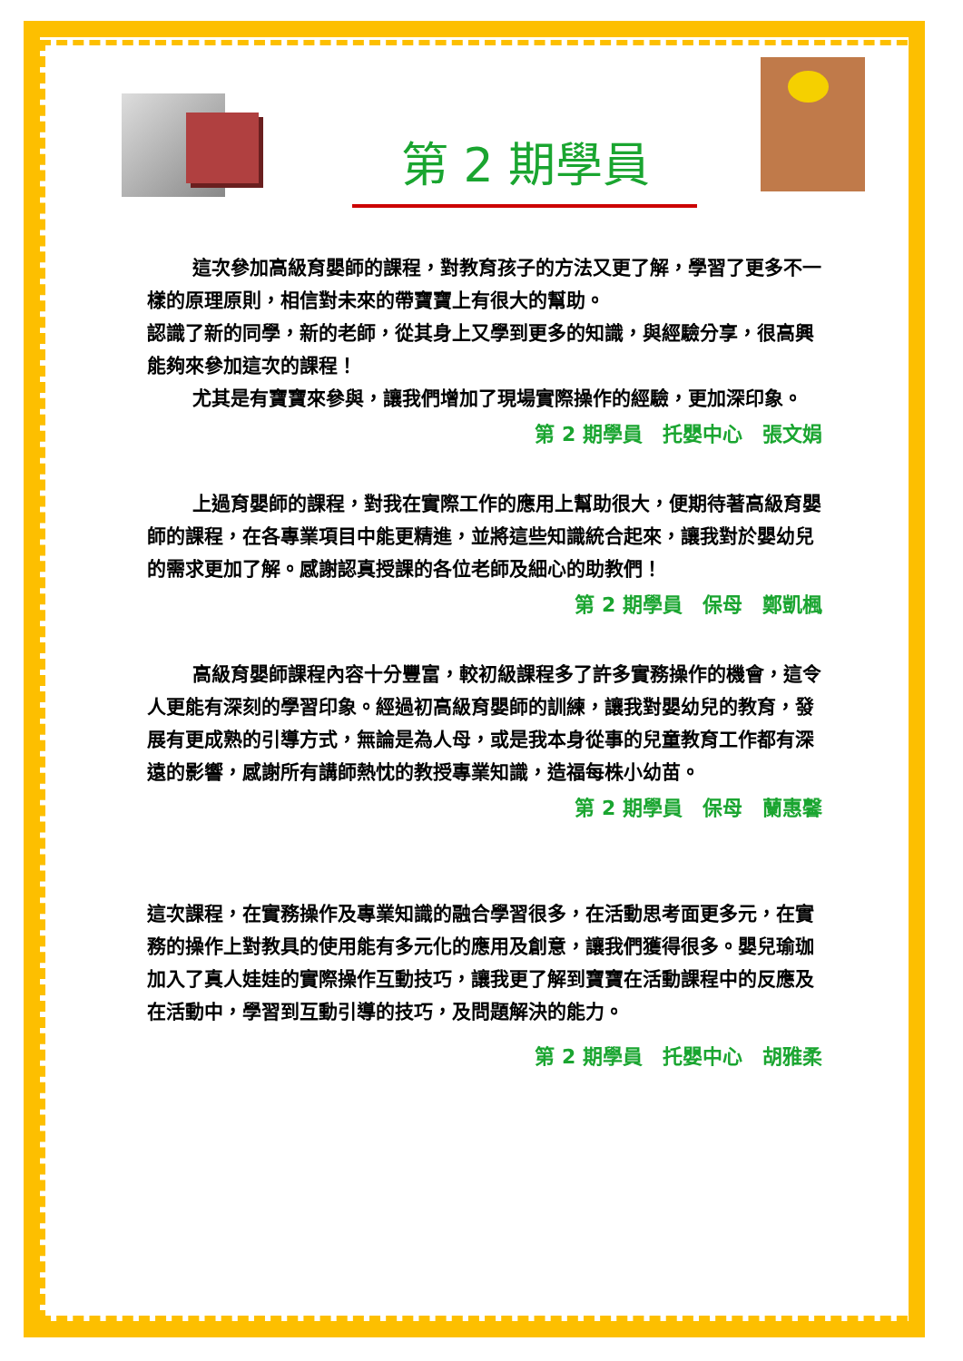第 2 期學員
這次參加高級育嬰師的課程，對教育孩子的方法又更了解，學習了更多不一樣的原理原則，相信對未來的帶寶寶上有很大的幫助。
認識了新的同學，新的老師，從其身上又學到更多的知識，與經驗分享，很高興能夠來參加這次的課程！
尤其是有寶寶來參與，讓我們增加了現場實際操作的經驗，更加深印象。
第 2 期學員　托嬰中心　張文娟
上過育嬰師的課程，對我在實際工作的應用上幫助很大，便期待著高級育嬰師的課程，在各專業項目中能更精進，並將這些知識統合起來，讓我對於嬰幼兒的需求更加了解。感謝認真授課的各位老師及細心的助教們！
第 2 期學員　保母　鄭凱楓
高級育嬰師課程內容十分豐富，較初級課程多了許多實務操作的機會，這令人更能有深刻的學習印象。經過初高級育嬰師的訓練，讓我對嬰幼兒的教育，發展有更成熟的引導方式，無論是為人母，或是我本身從事的兒童教育工作都有深遠的影響，感謝所有講師熱忱的教授專業知識，造福每株小幼苗。
第 2 期學員　保母　蘭惠馨
這次課程，在實務操作及專業知識的融合學習很多，在活動思考面更多元，在實務的操作上對教具的使用能有多元化的應用及創意，讓我們獲得很多。嬰兒瑜珈加入了真人娃娃的實際操作互動技巧，讓我更了解到寶寶在活動課程中的反應及在活動中，學習到互動引導的技巧，及問題解決的能力。
第 2 期學員　托嬰中心　胡雅柔